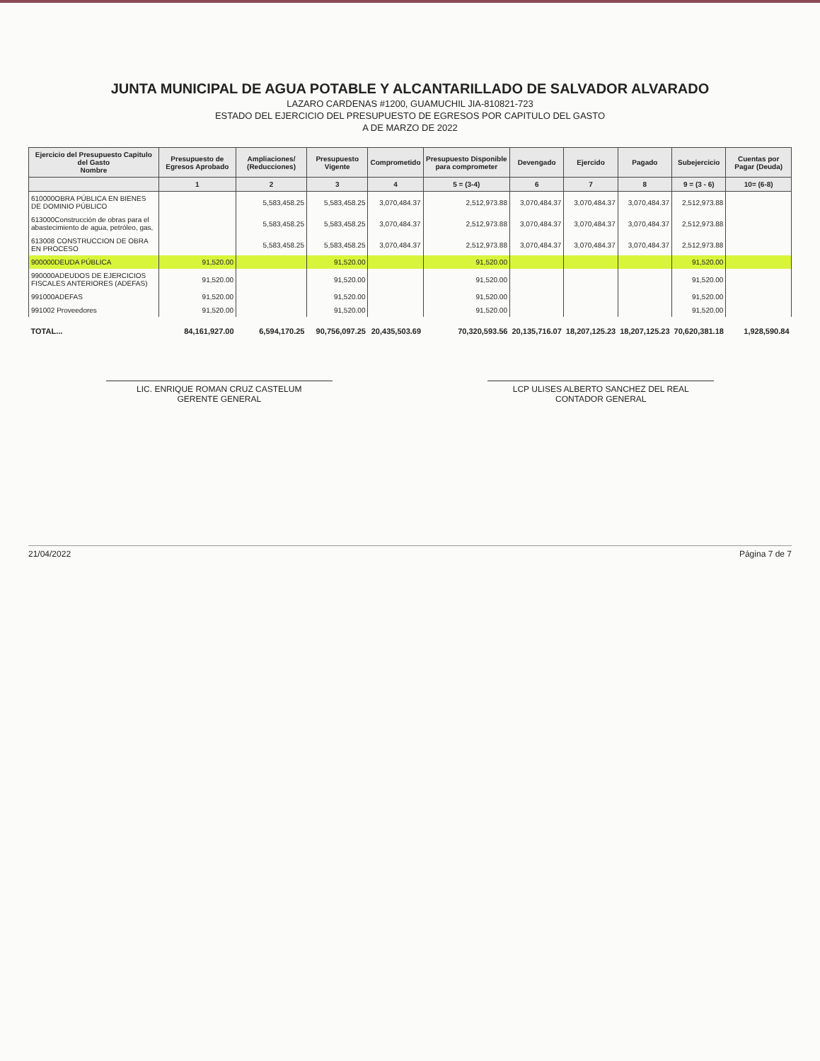JUNTA MUNICIPAL DE AGUA POTABLE Y ALCANTARILLADO DE SALVADOR ALVARADO
LAZARO CARDENAS #1200, GUAMUCHIL JIA-810821-723
ESTADO DEL EJERCICIO DEL PRESUPUESTO DE EGRESOS POR CAPITULO DEL GASTO
A DE MARZO DE 2022
| Ejercicio del Presupuesto Capitulo del Gasto Nombre | Presupuesto de Egresos Aprobado | Ampliaciones/ (Reducciones) | Presupuesto Vigente | Comprometido | Presupuesto Disponible para comprometer | Devengado | Ejercido | Pagado | Subejercicio | Cuentas por Pagar (Deuda) |
| --- | --- | --- | --- | --- | --- | --- | --- | --- | --- | --- |
| | 1 | 2 | 3 | 4 | 5 = (3-4) | 6 | 7 | 8 | 9 = (3 - 6) | 10= (6-8) |
| 610000OBRA PÚBLICA EN BIENES DE DOMINIO PÚBLICO | | 5,583,458.25 | 5,583,458.25 | 3,070,484.37 | 2,512,973.88 | 3,070,484.37 | 3,070,484.37 | 3,070,484.37 | 2,512,973.88 | |
| 613000Construcción de obras para el abastecimiento de agua, petróleo, gas, | | 5,583,458.25 | 5,583,458.25 | 3,070,484.37 | 2,512,973.88 | 3,070,484.37 | 3,070,484.37 | 3,070,484.37 | 2,512,973.88 | |
| 613008 CONSTRUCCION DE OBRA EN PROCESO | | 5,583,458.25 | 5,583,458.25 | 3,070,484.37 | 2,512,973.88 | 3,070,484.37 | 3,070,484.37 | 3,070,484.37 | 2,512,973.88 | |
| 900000DEUDA PÚBLICA | 91,520.00 | | 91,520.00 | | 91,520.00 | | | | 91,520.00 | |
| 990000ADEUDOS DE EJERCICIOS FISCALES ANTERIORES (ADEFAS) | 91,520.00 | | 91,520.00 | | 91,520.00 | | | | 91,520.00 | |
| 991000ADEFAS | 91,520.00 | | 91,520.00 | | 91,520.00 | | | | 91,520.00 | |
| 991002 Proveedores | 91,520.00 | | 91,520.00 | | 91,520.00 | | | | 91,520.00 | |
| TOTAL... | 84,161,927.00 | 6,594,170.25 | 90,756,097.25 | 20,435,503.69 | 70,320,593.56 | 20,135,716.07 | 18,207,125.23 | 18,207,125.23 | 70,620,381.18 | 1,928,590.84 |
LIC. ENRIQUE ROMAN CRUZ CASTELUM
GERENTE GENERAL
LCP ULISES ALBERTO SANCHEZ DEL REAL
CONTADOR GENERAL
21/04/2022 Página 7 de 7